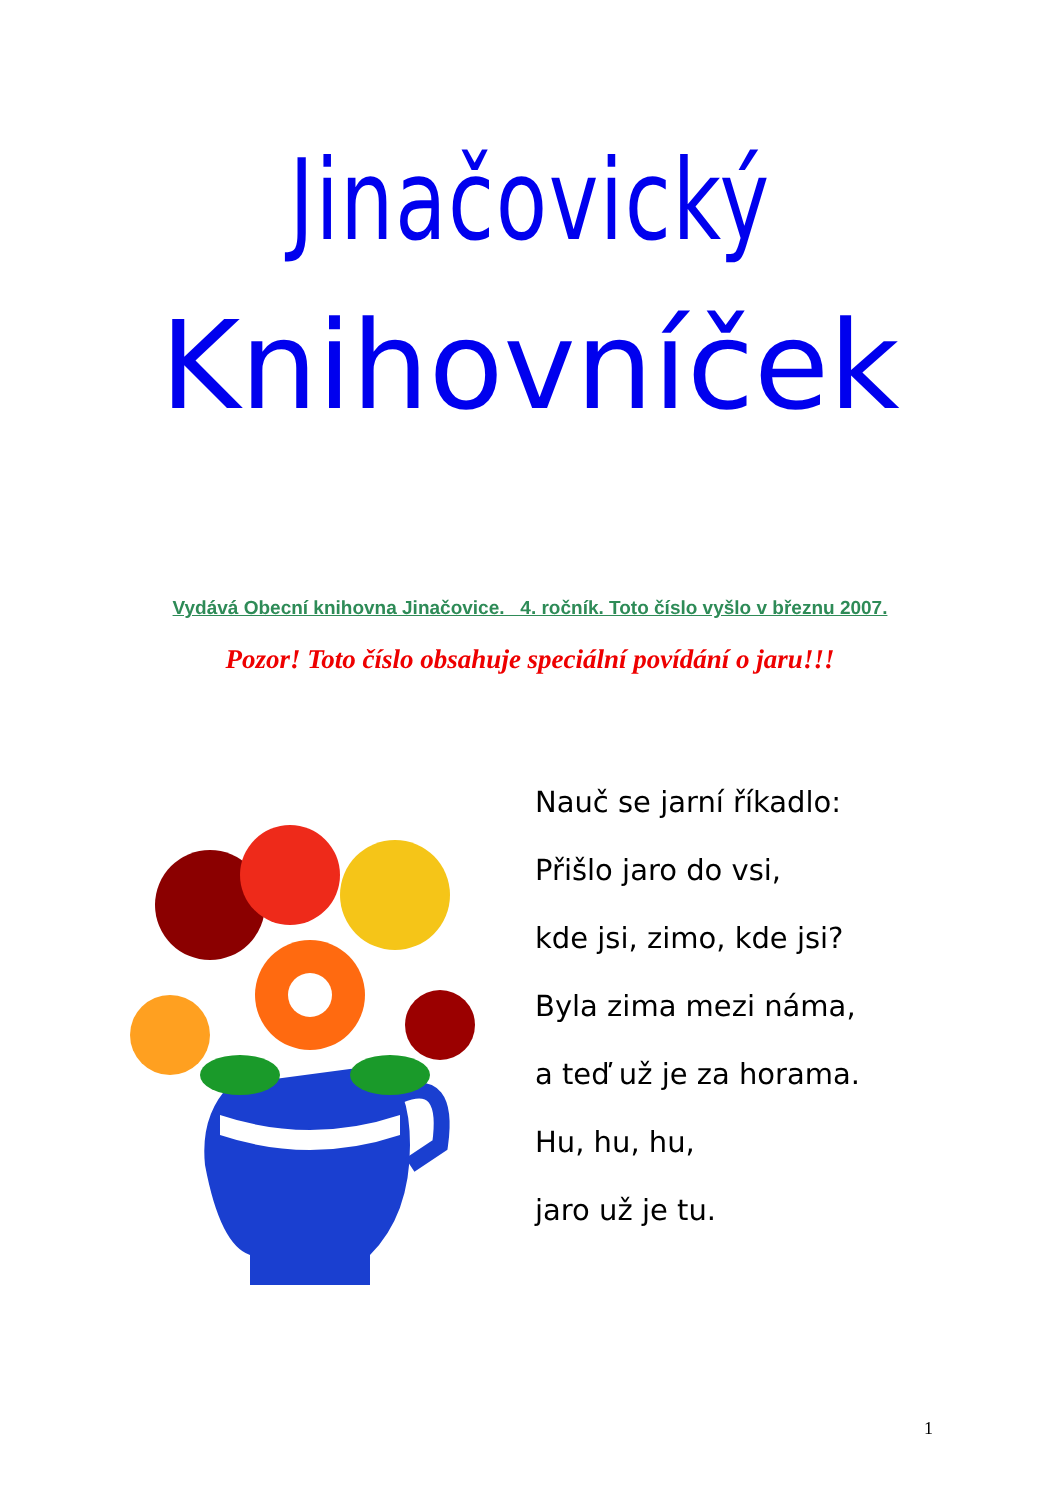Jinačovický
Knihovníček
Vydává Obecní knihovna Jinačovice. 4. ročník. Toto číslo vyšlo v březnu 2007.
Pozor! Toto číslo obsahuje speciální povídání o jaru!!!
Nauč se jarní říkadlo:
Přišlo jaro do vsi,
kde jsi, zimo, kde jsi?
Byla zima mezi náma,
a teď už je za horama.
Hu, hu, hu,
jaro už je tu.
1